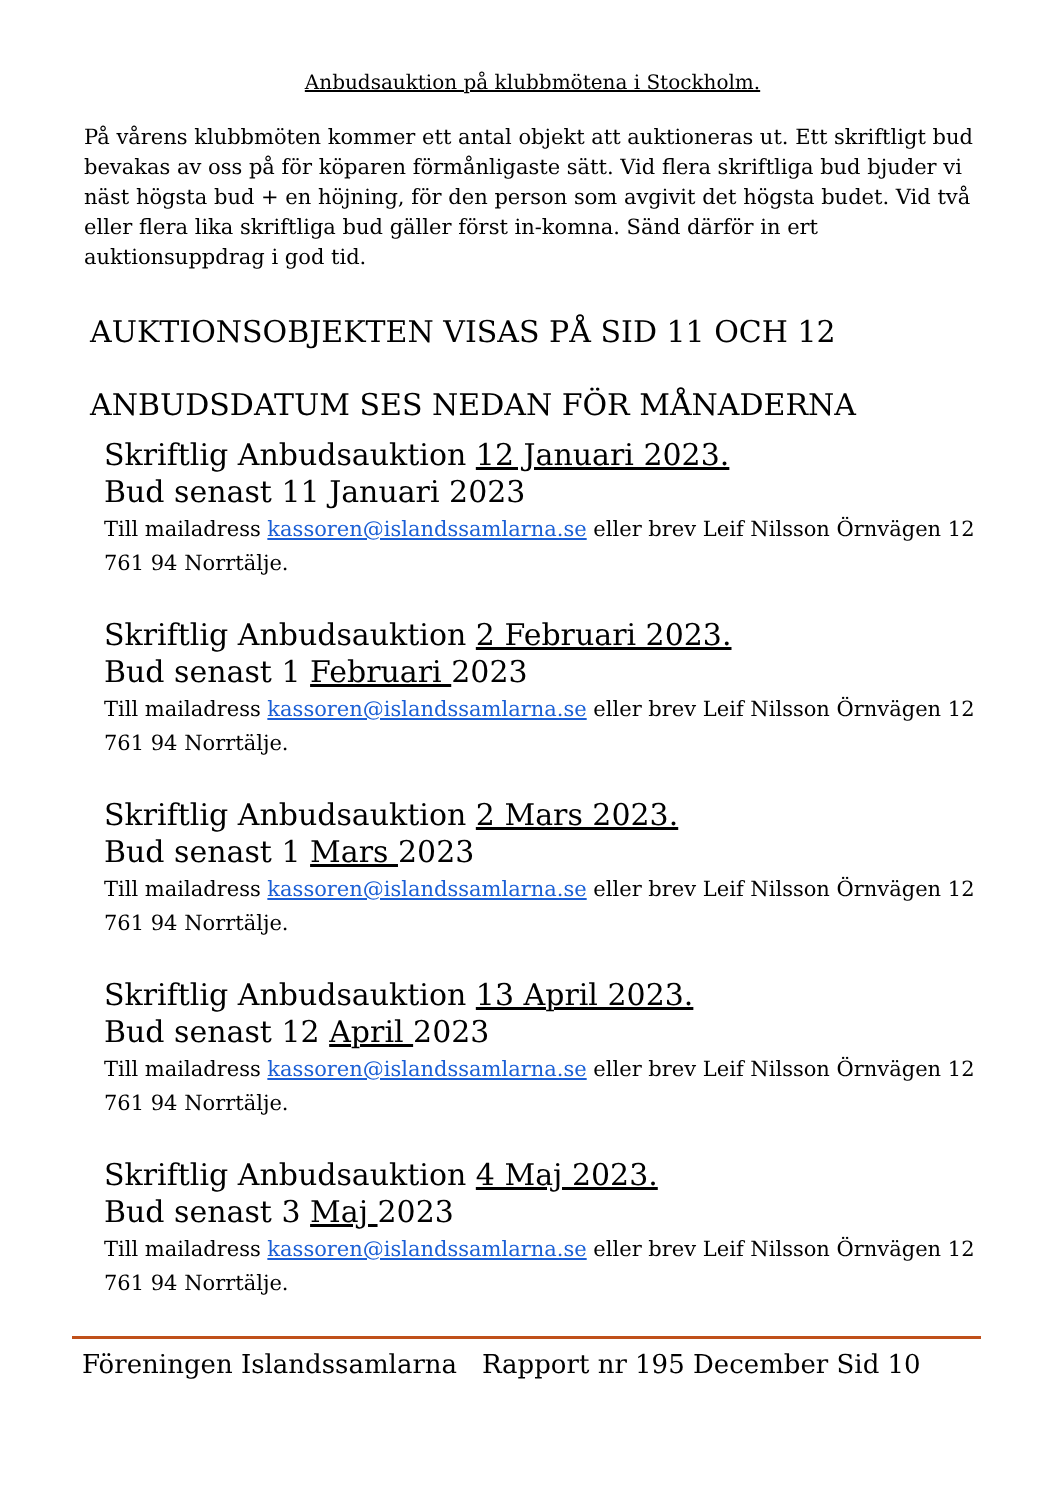Anbudsauktion på klubbmötena i Stockholm.
På vårens klubbmöten kommer ett antal objekt att auktioneras ut. Ett skriftligt bud bevakas av oss på för köparen förmånligaste sätt. Vid flera skriftliga bud bjuder vi näst högsta bud + en höjning, för den person som avgivit det högsta budet. Vid två eller flera lika skriftliga bud gäller först in-komna. Sänd därför in ert auktionsuppdrag i god tid.
AUKTIONSOBJEKTEN VISAS PÅ SID 11 OCH 12
ANBUDSDATUM SES NEDAN FÖR MÅNADERNA
Skriftlig Anbudsauktion 12 Januari 2023.
Bud senast 11 Januari 2023
Till mailadress kassoren@islandssamlarna.se eller brev Leif Nilsson Örnvägen 12 761 94 Norrtälje.
Skriftlig Anbudsauktion 2 Februari 2023.
Bud senast 1 Februari 2023
Till mailadress kassoren@islandssamlarna.se eller brev Leif Nilsson Örnvägen 12 761 94 Norrtälje.
Skriftlig Anbudsauktion 2 Mars 2023.
Bud senast 1 Mars 2023
Till mailadress kassoren@islandssamlarna.se eller brev Leif Nilsson Örnvägen 12 761 94 Norrtälje.
Skriftlig Anbudsauktion 13 April 2023.
Bud senast 12 April 2023
Till mailadress kassoren@islandssamlarna.se eller brev Leif Nilsson Örnvägen 12 761 94 Norrtälje.
Skriftlig Anbudsauktion 4 Maj 2023.
Bud senast 3 Maj 2023
Till mailadress kassoren@islandssamlarna.se eller brev Leif Nilsson Örnvägen 12 761 94 Norrtälje.
Föreningen Islandssamlarna Rapport nr 195 December Sid 10